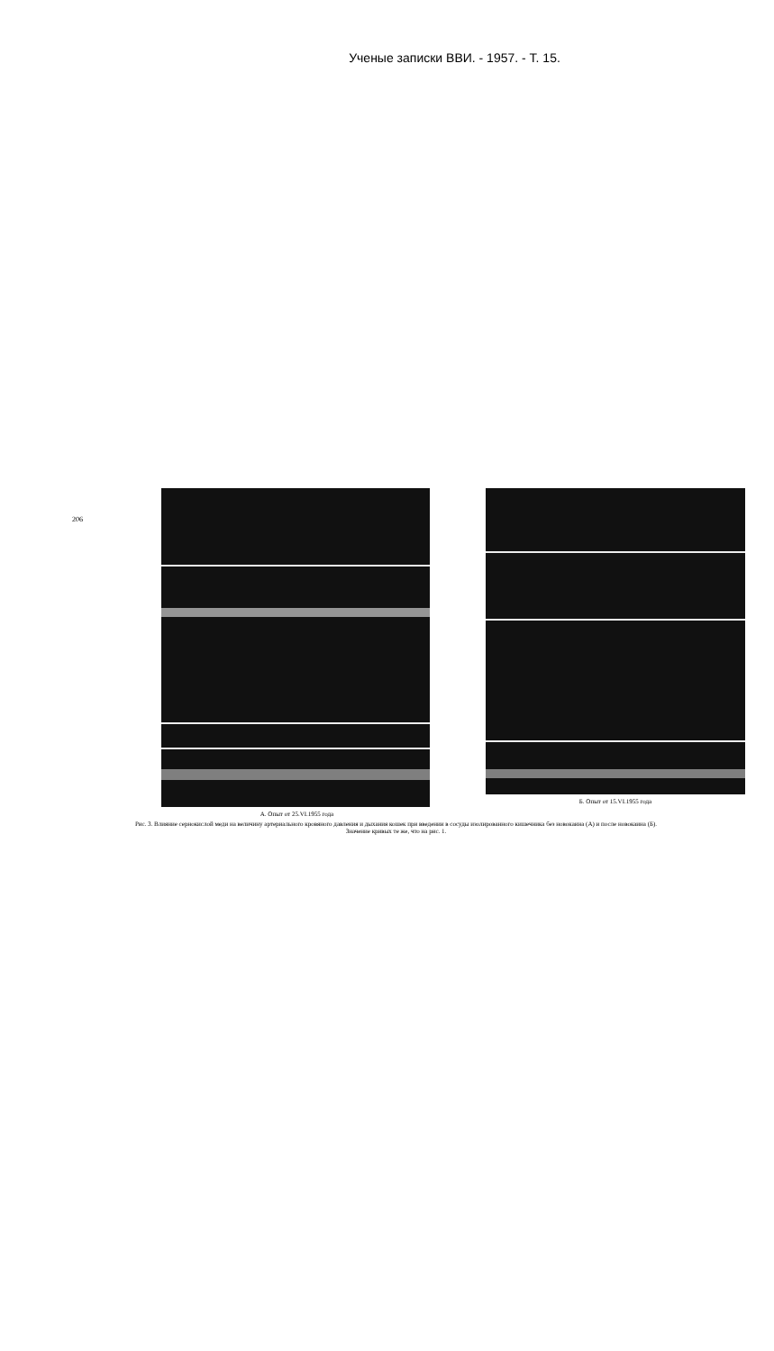Ученые записки ВВИ. - 1957. - Т. 15.
206
А. Опыт от 25.VI.1955 года Б. Опыт от 15.VI.1955 года
Рис. 3. Влияние сернокислой меди на величину артериального кровяного давления и дыхания кошек при введении в сосуды изолированного кишечника без новокаина (А) и после новокаина (Б).
Значение кривых те же, что на рис. 1.